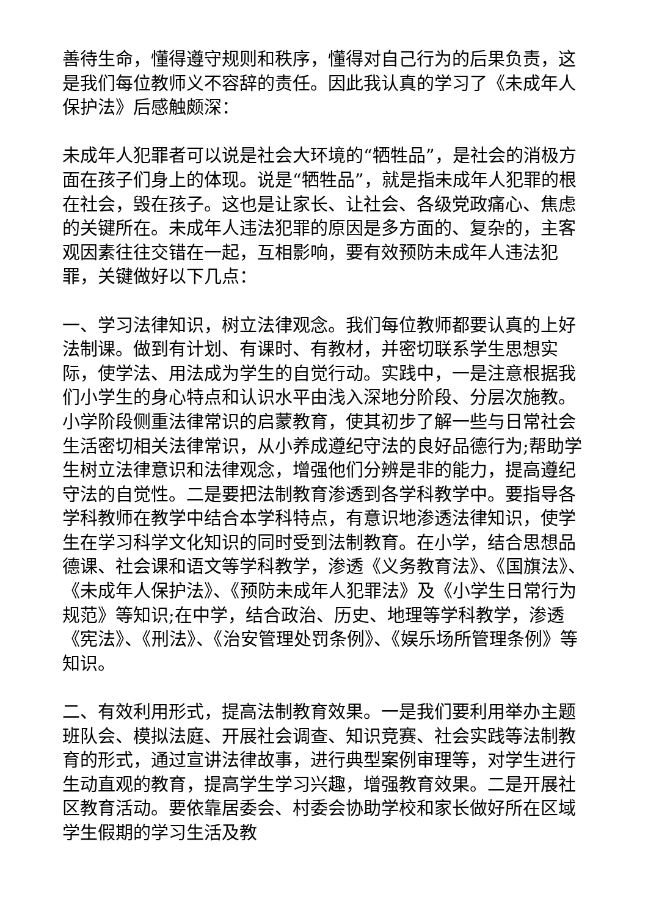善待生命，懂得遵守规则和秩序，懂得对自己行为的后果负责，这是我们每位教师义不容辞的责任。因此我认真的学习了《未成年人保护法》后感触颇深：
未成年人犯罪者可以说是社会大环境的“牺牲品”，是社会的消极方面在孩子们身上的体现。说是“牺牲品”，就是指未成年人犯罪的根在社会，毁在孩子。这也是让家长、让社会、各级党政痛心、焦虑的关键所在。未成年人违法犯罪的原因是多方面的、复杂的，主客观因素往往交错在一起，互相影响，要有效预防未成年人违法犯罪，关键做好以下几点：
一、学习法律知识，树立法律观念。我们每位教师都要认真的上好法制课。做到有计划、有课时、有教材，并密切联系学生思想实际，使学法、用法成为学生的自觉行动。实践中，一是注意根据我们小学生的身心特点和认识水平由浅入深地分阶段、分层次施教。小学阶段侧重法律常识的启蒙教育，使其初步了解一些与日常社会生活密切相关法律常识，从小养成遵纪守法的良好品德行为;帮助学生树立法律意识和法律观念，增强他们分辨是非的能力，提高遵纪守法的自觉性。二是要把法制教育渗透到各学科教学中。要指导各学科教师在教学中结合本学科特点，有意识地渗透法律知识，使学生在学习科学文化知识的同时受到法制教育。在小学，结合思想品德课、社会课和语文等学科教学，渗透《义务教育法》、《国旗法》、《未成年人保护法》、《预防未成年人犯罪法》及《小学生日常行为规范》等知识;在中学，结合政治、历史、地理等学科教学，渗透《宪法》、《刑法》、《治安管理处罚条例》、《娱乐场所管理条例》等知识。
二、有效利用形式，提高法制教育效果。一是我们要利用举办主题班队会、模拟法庭、开展社会调查、知识竞赛、社会实践等法制教育的形式，通过宣讲法律故事，进行典型案例审理等，对学生进行生动直观的教育，提高学生学习兴趣，增强教育效果。二是开展社区教育活动。要依靠居委会、村委会协助学校和家长做好所在区域学生假期的学习生活及教